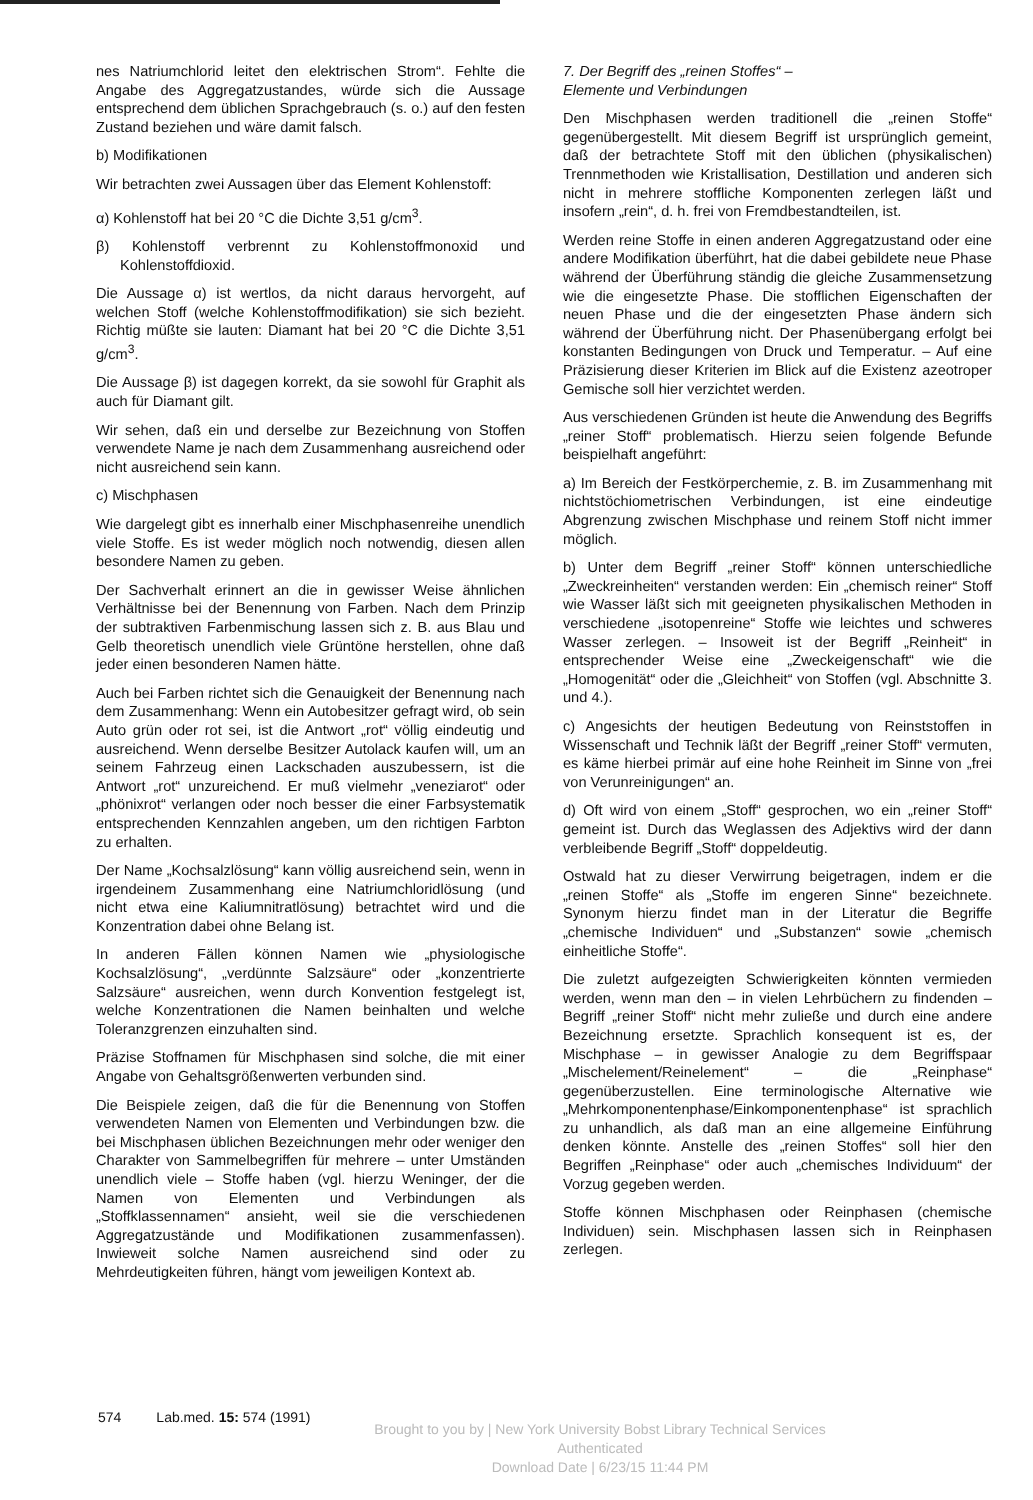nes Natriumchlorid leitet den elektrischen Strom“. Fehlte die Angabe des Aggregatzustandes, würde sich die Aussage entsprechend dem üblichen Sprachgebrauch (s. o.) auf den festen Zustand beziehen und wäre damit falsch.
b) Modifikationen
Wir betrachten zwei Aussagen über das Element Kohlenstoff:
α) Kohlenstoff hat bei 20 °C die Dichte 3,51 g/cm<sup>3</sup>.
β) Kohlenstoff verbrennt zu Kohlenstoffmonoxid und Kohlenstoffdioxid.
Die Aussage α) ist wertlos, da nicht daraus hervorgeht, auf welchen Stoff (welche Kohlenstoffmodifikation) sie sich bezieht. Richtig müßte sie lauten: Diamant hat bei 20 °C die Dichte 3,51 g/cm<sup>3</sup>.
Die Aussage β) ist dagegen korrekt, da sie sowohl für Graphit als auch für Diamant gilt.
Wir sehen, daß ein und derselbe zur Bezeichnung von Stoffen verwendete Name je nach dem Zusammenhang ausreichend oder nicht ausreichend sein kann.
c) Mischphasen
Wie dargelegt gibt es innerhalb einer Mischphasenreihe unendlich viele Stoffe. Es ist weder möglich noch notwendig, diesen allen besondere Namen zu geben.
Der Sachverhalt erinnert an die in gewisser Weise ähnlichen Verhältnisse bei der Benennung von Farben. Nach dem Prinzip der subtraktiven Farbenmischung lassen sich z. B. aus Blau und Gelb theoretisch unendlich viele Grüntöne herstellen, ohne daß jeder einen besonderen Namen hätte.
Auch bei Farben richtet sich die Genauigkeit der Benennung nach dem Zusammenhang: Wenn ein Autobesitzer gefragt wird, ob sein Auto grün oder rot sei, ist die Antwort „rot“ völlig eindeutig und ausreichend. Wenn derselbe Besitzer Autolack kaufen will, um an seinem Fahrzeug einen Lackschaden auszubessern, ist die Antwort „rot“ unzureichend. Er muß vielmehr „veneziarot“ oder „phönixrot“ verlangen oder noch besser die einer Farbsystematik entsprechenden Kennzahlen angeben, um den richtigen Farbton zu erhalten.
Der Name „Kochsalzlösung“ kann völlig ausreichend sein, wenn in irgendeinem Zusammenhang eine Natriumchloridlösung (und nicht etwa eine Kaliumnitratlösung) betrachtet wird und die Konzentration dabei ohne Belang ist.
In anderen Fällen können Namen wie „physiologische Kochsalzlösung“, „verdünnte Salzsäure“ oder „konzentrierte Salzsäure“ ausreichen, wenn durch Konvention festgelegt ist, welche Konzentrationen die Namen beinhalten und welche Toleranzgrenzen einzuhalten sind.
Präzise Stoffnamen für Mischphasen sind solche, die mit einer Angabe von Gehaltsgrößenwerten verbunden sind.
Die Beispiele zeigen, daß die für die Benennung von Stoffen verwendeten Namen von Elementen und Verbindungen bzw. die bei Mischphasen üblichen Bezeichnungen mehr oder weniger den Charakter von Sammelbegriffen für mehrere – unter Umständen unendlich viele – Stoffe haben (vgl. hierzu Weninger, der die Namen von Elementen und Verbindungen als „Stoffklassennamen“ ansieht, weil sie die verschiedenen Aggregatzustände und Modifikationen zusammenfassen). Inwieweit solche Namen ausreichend sind oder zu Mehrdeutigkeiten führen, hängt vom jeweiligen Kontext ab.
7. Der Begriff des „reinen Stoffes“ –
Elemente und Verbindungen
Den Mischphasen werden traditionell die „reinen Stoffe“ gegenübergestellt. Mit diesem Begriff ist ursprünglich gemeint, daß der betrachtete Stoff mit den üblichen (physikalischen) Trennmethoden wie Kristallisation, Destillation und anderen sich nicht in mehrere stoffliche Komponenten zerlegen läßt und insofern „rein“, d. h. frei von Fremdbestandteilen, ist.
Werden reine Stoffe in einen anderen Aggregatzustand oder eine andere Modifikation überführt, hat die dabei gebildete neue Phase während der Überführung ständig die gleiche Zusammensetzung wie die eingesetzte Phase. Die stofflichen Eigenschaften der neuen Phase und die der eingesetzten Phase ändern sich während der Überführung nicht. Der Phasenübergang erfolgt bei konstanten Bedingungen von Druck und Temperatur. – Auf eine Präzisierung dieser Kriterien im Blick auf die Existenz azeotroper Gemische soll hier verzichtet werden.
Aus verschiedenen Gründen ist heute die Anwendung des Begriffs „reiner Stoff“ problematisch. Hierzu seien folgende Befunde beispielhaft angeführt:
a) Im Bereich der Festkörperchemie, z. B. im Zusammenhang mit nichtstöchiometrischen Verbindungen, ist eine eindeutige Abgrenzung zwischen Mischphase und reinem Stoff nicht immer möglich.
b) Unter dem Begriff „reiner Stoff“ können unterschiedliche „Zweckreinheiten“ verstanden werden: Ein „chemisch reiner“ Stoff wie Wasser läßt sich mit geeigneten physikalischen Methoden in verschiedene „isotopenreine“ Stoffe wie leichtes und schweres Wasser zerlegen. – Insoweit ist der Begriff „Reinheit“ in entsprechender Weise eine „Zweckeigenschaft“ wie die „Homogenität“ oder die „Gleichheit“ von Stoffen (vgl. Abschnitte 3. und 4.).
c) Angesichts der heutigen Bedeutung von Reinststoffen in Wissenschaft und Technik läßt der Begriff „reiner Stoff“ vermuten, es käme hierbei primär auf eine hohe Reinheit im Sinne von „frei von Verunreinigungen“ an.
d) Oft wird von einem „Stoff“ gesprochen, wo ein „reiner Stoff“ gemeint ist. Durch das Weglassen des Adjektivs wird der dann verbleibende Begriff „Stoff“ doppeldeutig.
Ostwald hat zu dieser Verwirrung beigetragen, indem er die „reinen Stoffe“ als „Stoffe im engeren Sinne“ bezeichnete. Synonym hierzu findet man in der Literatur die Begriffe „chemische Individuen“ und „Substanzen“ sowie „chemisch einheitliche Stoffe“.
Die zuletzt aufgezeigten Schwierigkeiten könnten vermieden werden, wenn man den – in vielen Lehrbüchern zu findenden – Begriff „reiner Stoff“ nicht mehr zuließe und durch eine andere Bezeichnung ersetzte. Sprachlich konsequent ist es, der Mischphase – in gewisser Analogie zu dem Begriffspaar „Mischelement/Reinelement“ – die „Reinphase“ gegenüberzustellen. Eine terminologische Alternative wie „Mehrkomponentenphase/Einkomponentenphase“ ist sprachlich zu unhandlich, als daß man an eine allgemeine Einführung denken könnte. Anstelle des „reinen Stoffes“ soll hier den Begriffen „Reinphase“ oder auch „chemisches Individuum“ der Vorzug gegeben werden.
Stoffe können Mischphasen oder Reinphasen (chemische Individuen) sein. Mischphasen lassen sich in Reinphasen zerlegen.
574 Lab.med. 15: 574 (1991)
Brought to you by | New York University Bobst Library Technical Services
Authenticated
Download Date | 6/23/15 11:44 PM